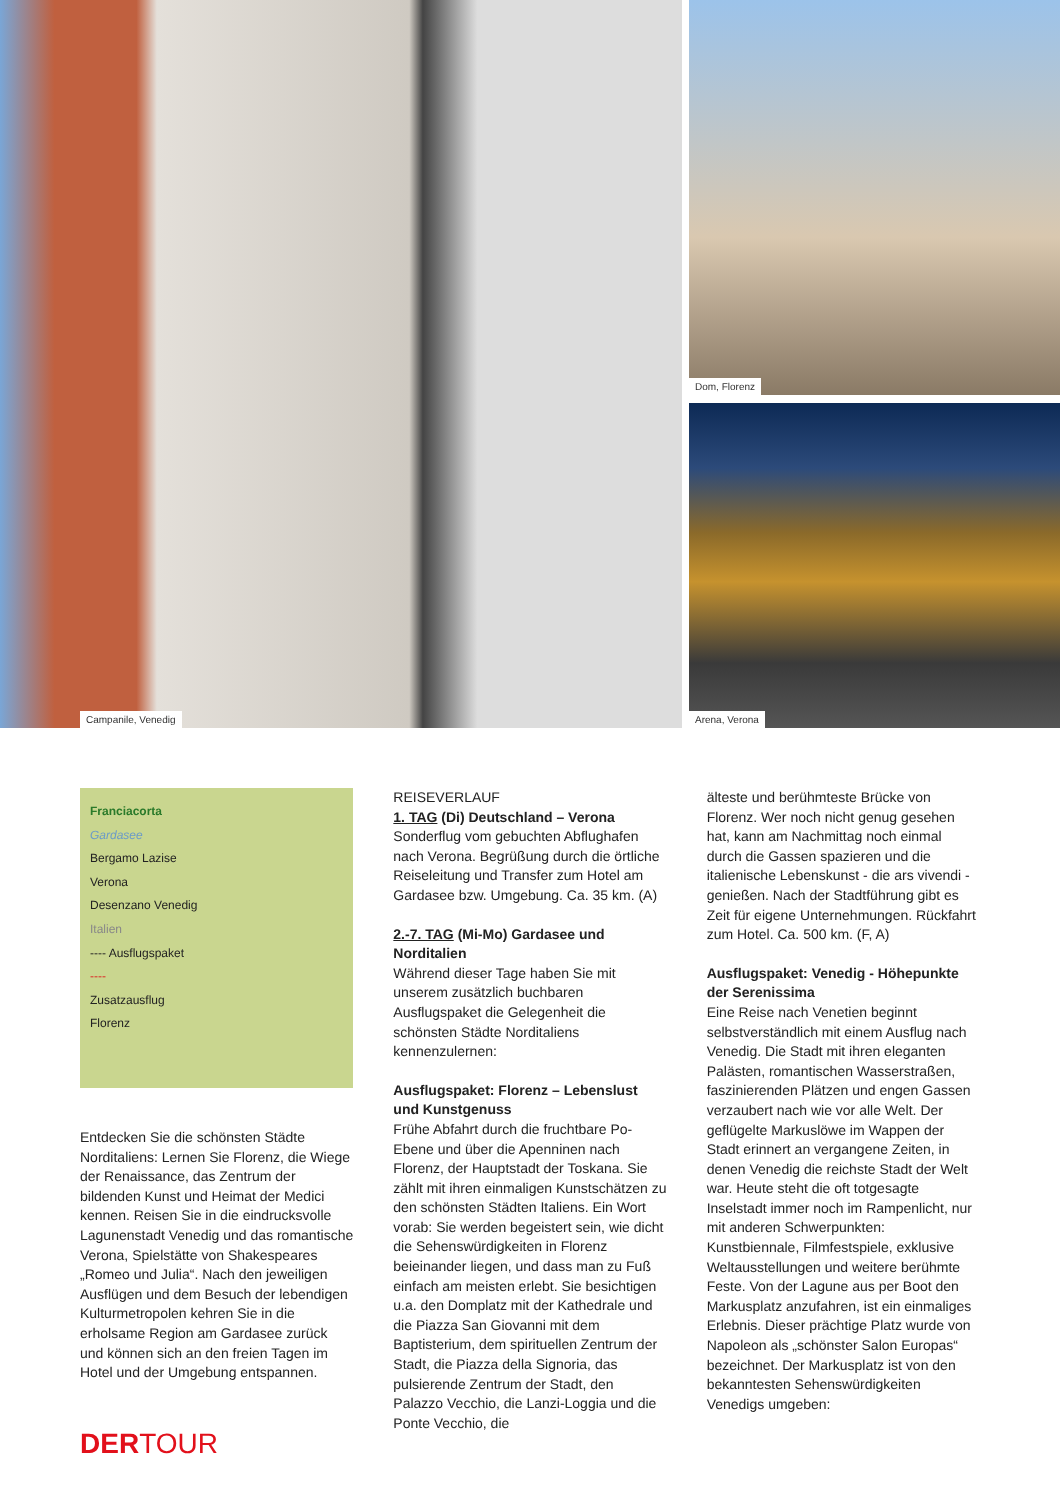Campanile, Venedig
Dom, Florenz
Arena, Verona
Franciacorta
Gardasee
Bergamo Lazise
Verona
Desenzano Venedig
Italien
---- Ausflugspaket
----
Zusatzausflug
Florenz
Entdecken Sie die schönsten Städte Norditaliens: Lernen Sie Florenz, die Wiege der Renaissance, das Zentrum der bildenden Kunst und Heimat der Medici kennen. Reisen Sie in die eindrucksvolle Lagunenstadt Venedig und das romantische Verona, Spielstätte von Shakespeares „Romeo und Julia“. Nach den jeweiligen Ausflügen und dem Besuch der lebendigen Kulturmetropolen kehren Sie in die erholsame Region am Gardasee zurück und können sich an den freien Tagen im Hotel und der Umgebung entspannen.
REISEVERLAUF
1. TAG (Di) Deutschland – Verona
Sonderflug vom gebuchten Abflughafen nach Verona. Begrüßung durch die örtliche Reiseleitung und Transfer zum Hotel am Gardasee bzw. Umgebung. Ca. 35 km. (A)
2.-7. TAG (Mi-Mo) Gardasee und Norditalien
Während dieser Tage haben Sie mit unserem zusätzlich buchbaren Ausflugspaket die Gelegenheit die schönsten Städte Norditaliens kennenzulernen:
Ausflugspaket: Florenz – Lebenslust und Kunstgenuss
Frühe Abfahrt durch die fruchtbare Po-Ebene und über die Apenninen nach Florenz, der Hauptstadt der Toskana. Sie zählt mit ihren einmaligen Kunstschätzen zu den schönsten Städten Italiens. Ein Wort vorab: Sie werden begeistert sein, wie dicht die Sehenswürdigkeiten in Florenz beieinander liegen, und dass man zu Fuß einfach am meisten erlebt. Sie besichtigen u.a. den Domplatz mit der Kathedrale und die Piazza San Giovanni mit dem Baptisterium, dem spirituellen Zentrum der Stadt, die Piazza della Signoria, das pulsierende Zentrum der Stadt, den Palazzo Vecchio, die Lanzi-Loggia und die Ponte Vecchio, die
älteste und berühmteste Brücke von Florenz. Wer noch nicht genug gesehen hat, kann am Nachmittag noch einmal durch die Gassen spazieren und die italienische Lebenskunst - die ars vivendi - genießen. Nach der Stadtführung gibt es Zeit für eigene Unternehmungen. Rückfahrt zum Hotel. Ca. 500 km. (F, A)
Ausflugspaket: Venedig - Höhepunkte der Serenissima
Eine Reise nach Venetien beginnt selbstverständlich mit einem Ausflug nach Venedig. Die Stadt mit ihren eleganten Palästen, romantischen Wasserstraßen, faszinierenden Plätzen und engen Gassen verzaubert nach wie vor alle Welt. Der geflügelte Markuslöwe im Wappen der Stadt erinnert an vergangene Zeiten, in denen Venedig die reichste Stadt der Welt war. Heute steht die oft totgesagte Inselstadt immer noch im Rampenlicht, nur mit anderen Schwerpunkten: Kunstbiennale, Filmfestspiele, exklusive Weltausstellungen und weitere berühmte Feste. Von der Lagune aus per Boot den Markusplatz anzufahren, ist ein einmaliges Erlebnis. Dieser prächtige Platz wurde von Napoleon als „schönster Salon Europas“ bezeichnet. Der Markusplatz ist von den bekanntesten Sehenswürdigkeiten Venedigs umgeben:
DERTOUR